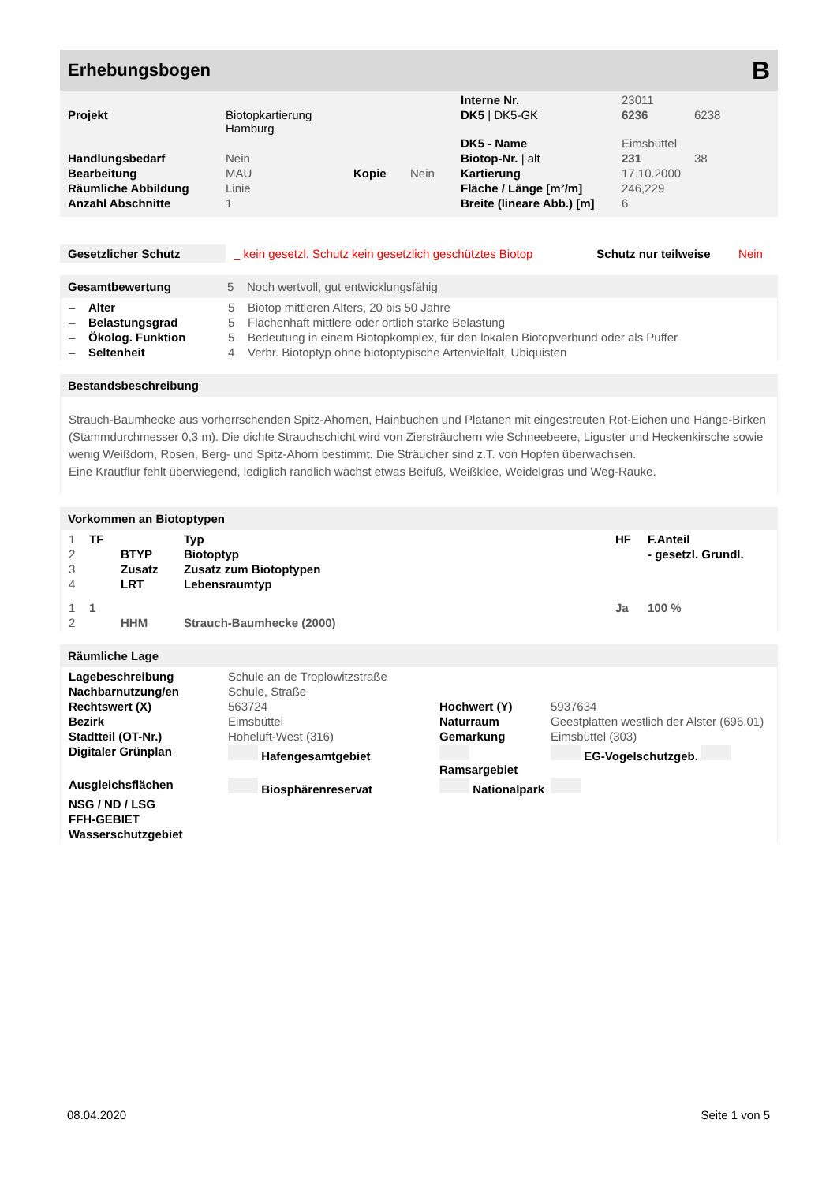Erhebungsbogen B
| | | | | Interne Nr. | 23011 | |
| Projekt | Biotopkartierung Hamburg | | | DK5 / DK5-GK | 6236 | 6238 |
| | | | | DK5 - Name | Eimsbüttel | |
| Handlungsbedarf | Nein | | | Biotop-Nr. / alt | 231 | 38 |
| Bearbeitung | MAU | Kopie | Nein | Kartierung | 17.10.2000 | |
| Räumliche Abbildung | Linie | | | Fläche / Länge [m²/m] | 246,229 | |
| Anzahl Abschnitte | 1 | | | Breite (lineare Abb.) [m] | 6 | |
| Gesetzlicher Schutz | _ kein gesetzl. Schutz kein gesetzlich geschütztes Biotop | Schutz nur teilweise | Nein |
Gesamtbewertung 5 Noch wertvoll, gut entwicklungsfähig
| – | Alter | 5 | Biotop mittleren Alters, 20 bis 50 Jahre |
| – | Belastungsgrad | 5 | Flächenhaft mittlere oder örtlich starke Belastung |
| – | Ökolog. Funktion | 5 | Bedeutung in einem Biotopkomplex, für den lokalen Biotopverbund oder als Puffer |
| – | Seltenheit | 4 | Verbr. Biotoptyp ohne biotoptypische Artenvielfalt, Ubiquisten |
Bestandsbeschreibung
Strauch-Baumhecke aus vorherrschenden Spitz-Ahornen, Hainbuchen und Platanen mit eingestreuten Rot-Eichen und Hänge-Birken (Stammdurchmesser 0,3 m). Die dichte Strauchschicht wird von Ziersträuchern wie Schneebeere, Liguster und Heckenkirsche sowie wenig Weißdorn, Rosen, Berg- und Spitz-Ahorn bestimmt. Die Sträucher sind z.T. von Hopfen überwachsen.
Eine Krautflur fehlt überwiegend, lediglich randlich wächst etwas Beifuß, Weißklee, Weidelgras und Weg-Rauke.
Vorkommen an Biotoptypen
| 1 | TF | | Typ | HF | F.Anteil |
| 2 | | BTYP | Biotoptyp | | - gesetzl. Grundl. |
| 3 | | Zusatz | Zusatz zum Biotoptypen | | |
| 4 | | LRT | Lebensraumtyp | | |
| 1 | 1 | | | Ja | 100 % |
| 2 | | HHM | Strauch-Baumhecke (2000) | | |
Räumliche Lage
| Lagebeschreibung | Schule an de Troplowitzstraße | | |
| Nachbarnutzung/en | Schule, Straße | | |
| Rechtswert (X) | 563724 | Hochwert (Y) | 5937634 |
| Bezirk | Eimsbüttel | Naturraum | Geestplatten westlich der Alster (696.01) |
| Stadtteil (OT-Nr.) | Hoheluft-West (316) | Gemarkung | Eimsbüttel (303) |
| Digitaler Grünplan | Hafengesamtgebiet | Ramsargebiet | EG-Vogelschutzgeb. |
| Ausgleichsflächen | Biosphärenreservat | Nationalpark | |
| NSG / ND / LSG | | | |
| FFH-GEBIET | | | |
| Wasserschutzgebiet | | | |
08.04.2020 Seite 1 von 5